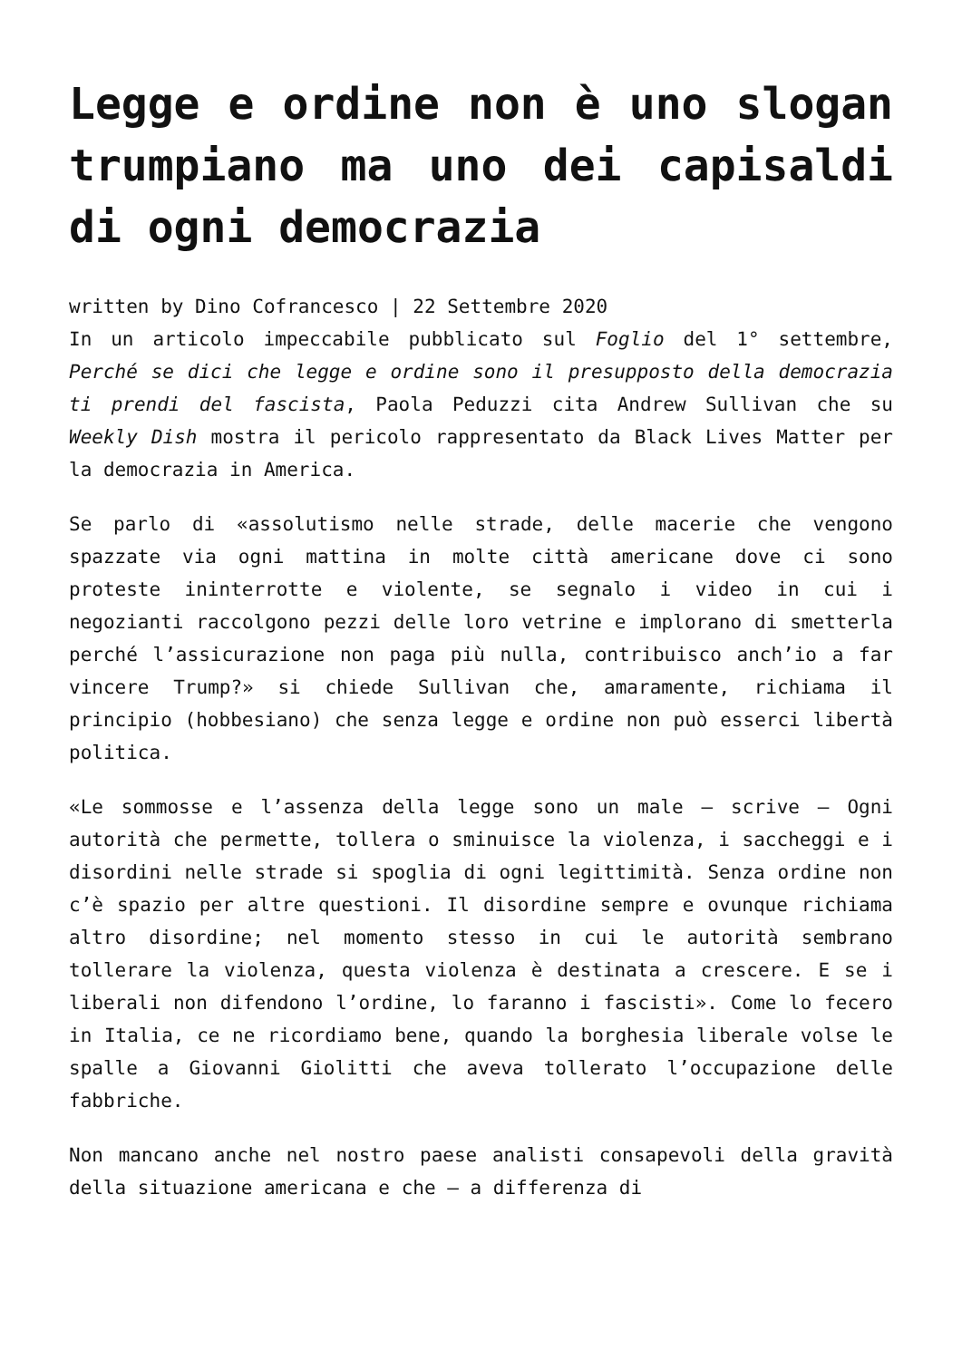Legge e ordine non è uno slogan trumpiano ma uno dei capisaldi di ogni democrazia
written by Dino Cofrancesco | 22 Settembre 2020
In un articolo impeccabile pubblicato sul Foglio del 1° settembre, Perché se dici che legge e ordine sono il presupposto della democrazia ti prendi del fascista, Paola Peduzzi cita Andrew Sullivan che su Weekly Dish mostra il pericolo rappresentato da Black Lives Matter per la democrazia in America.
Se parlo di «assolutismo nelle strade, delle macerie che vengono spazzate via ogni mattina in molte città americane dove ci sono proteste ininterrotte e violente, se segnalo i video in cui i negozianti raccolgono pezzi delle loro vetrine e implorano di smetterla perché l’assicurazione non paga più nulla, contribuisco anch’io a far vincere Trump?» si chiede Sullivan che, amaramente, richiama il principio (hobbesiano) che senza legge e ordine non può esserci libertà politica.
«Le sommosse e l’assenza della legge sono un male – scrive – Ogni autorità che permette, tollera o sminuisce la violenza, i saccheggi e i disordini nelle strade si spoglia di ogni legittimità. Senza ordine non c’è spazio per altre questioni. Il disordine sempre e ovunque richiama altro disordine; nel momento stesso in cui le autorità sembrano tollerare la violenza, questa violenza è destinata a crescere. E se i liberali non difendono l’ordine, lo faranno i fascisti». Come lo fecero in Italia, ce ne ricordiamo bene, quando la borghesia liberale volse le spalle a Giovanni Giolitti che aveva tollerato l’occupazione delle fabbriche.
Non mancano anche nel nostro paese analisti consapevoli della gravità della situazione americana e che – a differenza di